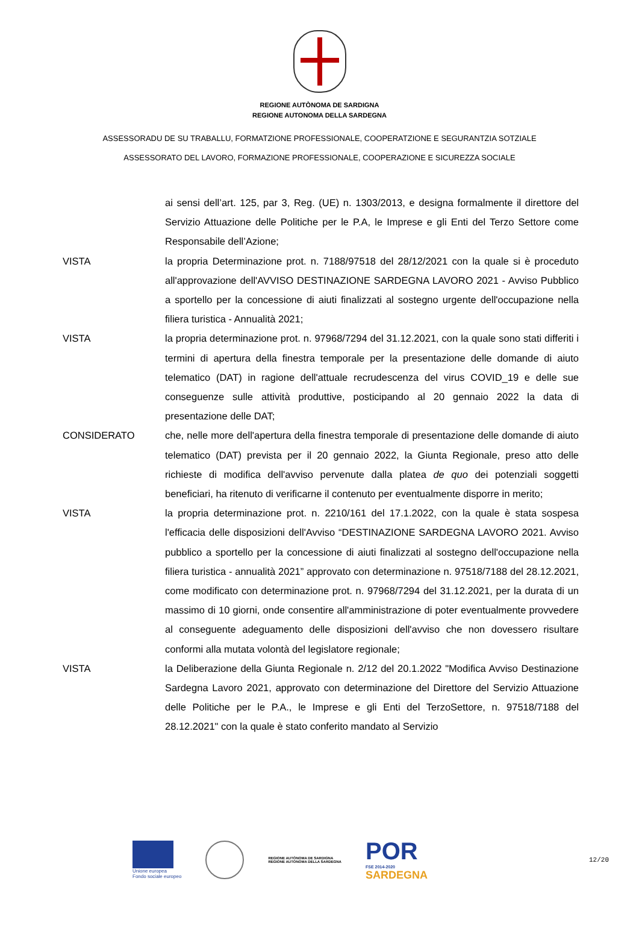REGIONE AUTÒNOMA DE SARDIGNA
REGIONE AUTONOMA DELLA SARDEGNA
ASSESSORADU DE SU TRABALLU, FORMATZIONE PROFESSIONALE, COOPERATZIONE E SEGURANTZIA SOTZIALE
ASSESSORATO DEL LAVORO, FORMAZIONE PROFESSIONALE, COOPERAZIONE E SICUREZZA SOCIALE
ai sensi dell’art. 125, par 3, Reg. (UE) n. 1303/2013, e designa formalmente il direttore del Servizio Attuazione delle Politiche per le P.A, le Imprese e gli Enti del Terzo Settore come Responsabile dell’Azione;
VISTA la propria Determinazione prot. n. 7188/97518 del 28/12/2021 con la quale si è proceduto all'approvazione dell'AVVISO DESTINAZIONE SARDEGNA LAVORO 2021 - Avviso Pubblico a sportello per la concessione di aiuti finalizzati al sostegno urgente dell'occupazione nella filiera turistica - Annualità 2021;
VISTA la propria determinazione prot. n. 97968/7294 del 31.12.2021, con la quale sono stati differiti i termini di apertura della finestra temporale per la presentazione delle domande di aiuto telematico (DAT) in ragione dell'attuale recrudescenza del virus COVID_19 e delle sue conseguenze sulle attività produttive, posticipando al 20 gennaio 2022 la data di presentazione delle DAT;
CONSIDERATO che, nelle more dell'apertura della finestra temporale di presentazione delle domande di aiuto telematico (DAT) prevista per il 20 gennaio 2022, la Giunta Regionale, preso atto delle richieste di modifica dell'avviso pervenute dalla platea de quo dei potenziali soggetti beneficiari, ha ritenuto di verificarne il contenuto per eventualmente disporre in merito;
VISTA la propria determinazione prot. n. 2210/161 del 17.1.2022, con la quale è stata sospesa l'efficacia delle disposizioni dell'Avviso “DESTINAZIONE SARDEGNA LAVORO 2021. Avviso pubblico a sportello per la concessione di aiuti finalizzati al sostegno dell'occupazione nella filiera turistica - annualità 2021” approvato con determinazione n. 97518/7188 del 28.12.2021, come modificato con determinazione prot. n. 97968/7294 del 31.12.2021, per la durata di un massimo di 10 giorni, onde consentire all'amministrazione di poter eventualmente provvedere al conseguente adeguamento delle disposizioni dell'avviso che non dovessero risultare conformi alla mutata volontà del legislatore regionale;
VISTA la Deliberazione della Giunta Regionale n. 2/12 del 20.1.2022 "Modifica Avviso Destinazione Sardegna Lavoro 2021, approvato con determinazione del Direttore del Servizio Attuazione delle Politiche per le P.A., le Imprese e gli Enti del TerzoSettore, n. 97518/7188 del 28.12.2021" con la quale è stato conferito mandato al Servizio
Unione europea
Fondo sociale europeo
REGIONE AUTÒNOMA DE SARDIGNA
REGIONE AUTONOMA DELLA SARDEGNA
POR
FSE 2014-2020
SARDEGNA
12/20